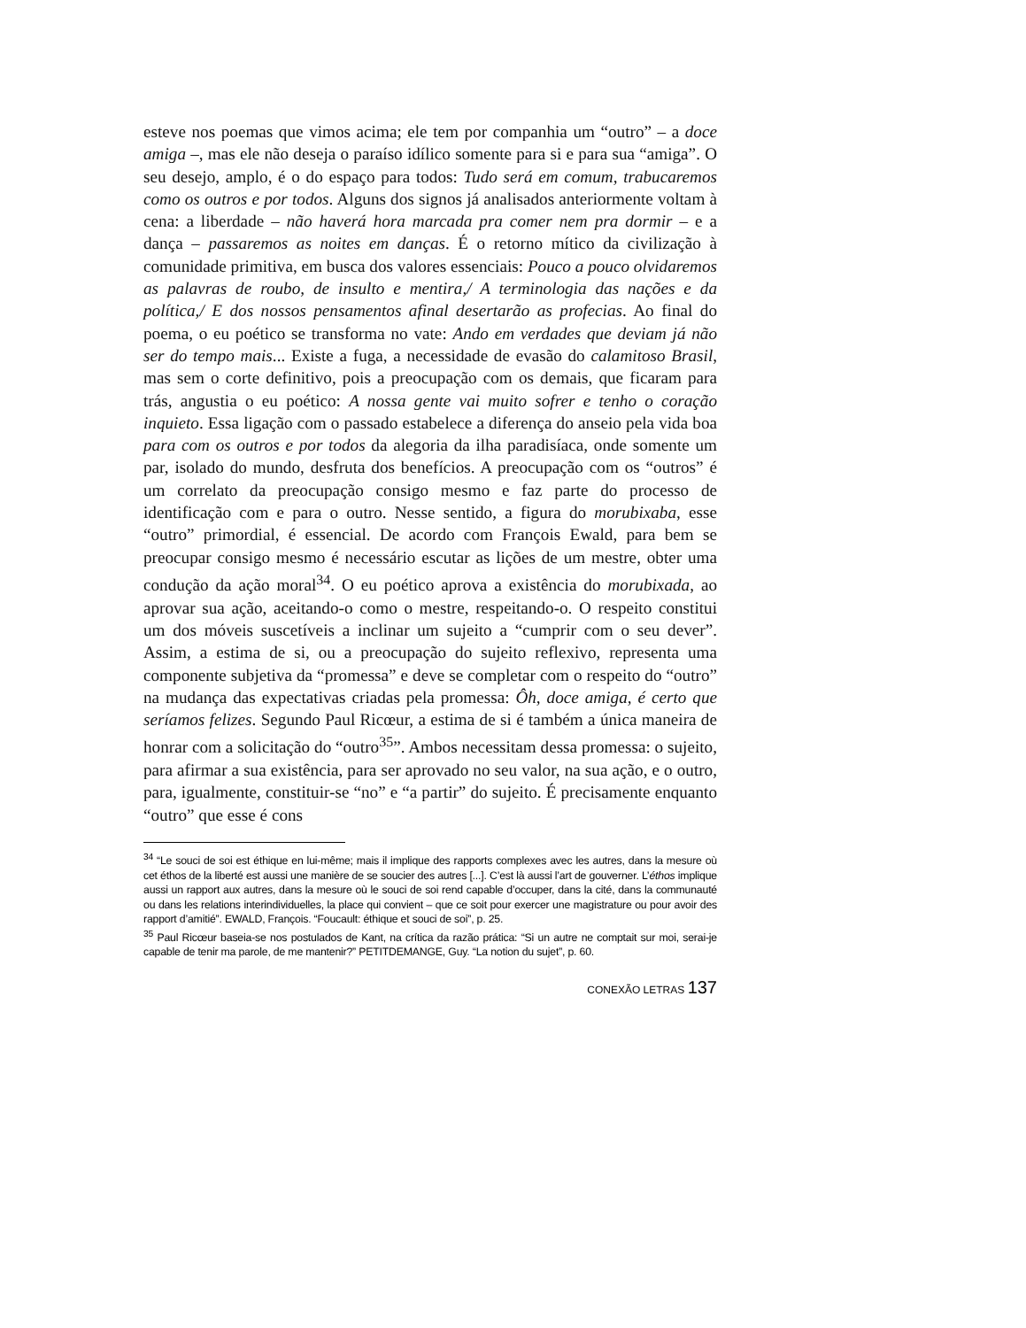esteve nos poemas que vimos acima; ele tem por companhia um “outro” – a doce amiga –, mas ele não deseja o paraíso idílico somente para si e para sua “amiga”. O seu desejo, amplo, é o do espaço para todos: Tudo será em comum, trabucaremos como os outros e por todos. Alguns dos signos já analisados anteriormente voltam à cena: a liberdade – não haverá hora marcada pra comer nem pra dormir – e a dança – passaremos as noites em danças. É o retorno mítico da civilização à comunidade primitiva, em busca dos valores essenciais: Pouco a pouco olvidaremos as palavras de roubo, de insulto e mentira,/ A terminologia das nações e da política,/ E dos nossos pensamentos afinal desertarão as profecias. Ao final do poema, o eu poético se transforma no vate: Ando em verdades que deviam já não ser do tempo mais... Existe a fuga, a necessidade de evasão do calamitoso Brasil, mas sem o corte definitivo, pois a preocupação com os demais, que ficaram para trás, angustia o eu poético: A nossa gente vai muito sofrer e tenho o coração inquieto. Essa ligação com o passado estabelece a diferença do anseio pela vida boa para com os outros e por todos da alegoria da ilha paradisíaca, onde somente um par, isolado do mundo, desfruta dos benefícios. A preocupação com os “outros” é um correlato da preocupação consigo mesmo e faz parte do processo de identificação com e para o outro. Nesse sentido, a figura do morubixaba, esse “outro” primordial, é essencial. De acordo com François Ewald, para bem se preocupar consigo mesmo é necessário escutar as lições de um mestre, obter uma condução da ação moral<sup>34</sup>. O eu poético aprova a existência do morubixada, ao aprovar sua ação, aceitando-o como o mestre, respeitando-o. O respeito constitui um dos móveis suscetíveis a inclinar um sujeito a “cumprir com o seu dever”. Assim, a estima de si, ou a preocupação do sujeito reflexivo, representa uma componente subjetiva da “promessa” e deve se completar com o respeito do “outro” na mudança das expectativas criadas pela promessa: Ôh, doce amiga, é certo que seríamos felizes. Segundo Paul Ricœur, a estima de si é também a única maneira de honrar com a solicitação do “outro<sup>35</sup>”. Ambos necessitam dessa promessa: o sujeito, para afirmar a sua existência, para ser aprovado no seu valor, na sua ação, e o outro, para, igualmente, constituir-se “no” e “a partir” do sujeito. É precisamente enquanto “outro” que esse é cons
<sup>34</sup> “Le souci de soi est éthique en lui-même; mais il implique des rapports complexes avec les autres, dans la mesure où cet éthos de la liberté est aussi une manière de se soucier des autres [...]. C’est là aussi l’art de gouverner. L’éthos implique aussi un rapport aux autres, dans la mesure où le souci de soi rend capable d’occuper, dans la cité, dans la communauté ou dans les relations interindividuelles, la place qui convient – que ce soit pour exercer une magistrature ou pour avoir des rapport d’amitié”. EWALD, François. “Foucault: éthique et souci de soi”, p. 25.
<sup>35</sup> Paul Ricœur baseia-se nos postulados de Kant, na crítica da razão prática: “Si un autre ne comptait sur moi, serai-je capable de tenir ma parole, de me mantenir?” PETITDEMANGE, Guy. “La notion du sujet”, p. 60.
CONEXÃO LETRAS 137